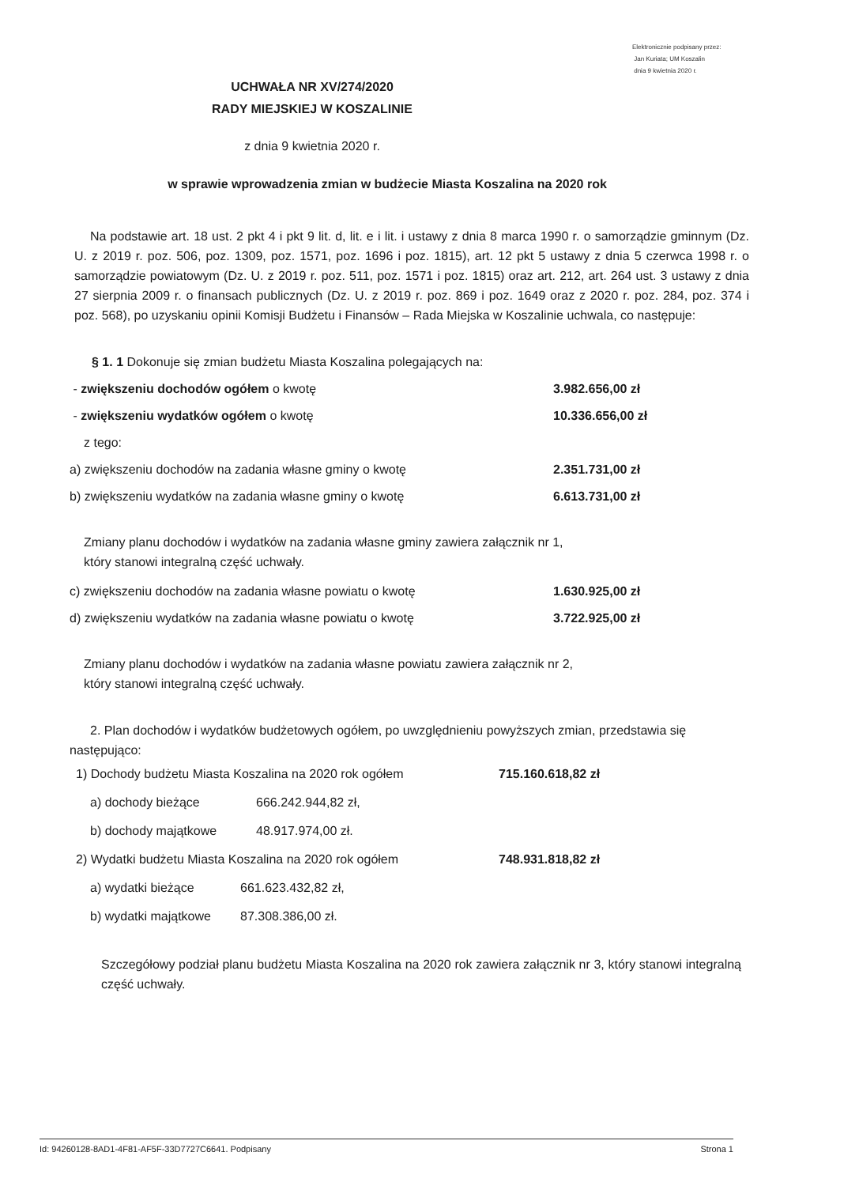Elektronicznie podpisany przez:
Jan Kuriata; UM Koszalin
dnia 9 kwietnia 2020 r.
UCHWAŁA NR XV/274/2020
RADY MIEJSKIEJ W KOSZALINIE
z dnia 9 kwietnia 2020 r.
w sprawie wprowadzenia zmian w budżecie Miasta Koszalina na 2020 rok
Na podstawie art. 18 ust. 2 pkt 4 i pkt 9 lit. d, lit. e i lit. i ustawy z dnia 8 marca 1990 r. o samorządzie gminnym (Dz. U. z 2019 r. poz. 506, poz. 1309, poz. 1571, poz. 1696 i poz. 1815), art. 12 pkt 5 ustawy z dnia 5 czerwca 1998 r. o samorządzie powiatowym (Dz. U. z 2019 r. poz. 511, poz. 1571 i poz. 1815) oraz art. 212, art. 264 ust. 3 ustawy z dnia 27 sierpnia 2009 r. o finansach publicznych (Dz. U. z 2019 r. poz. 869 i poz. 1649 oraz z 2020 r. poz. 284, poz. 374 i poz. 568), po uzyskaniu opinii Komisji Budżetu i Finansów – Rada Miejska w Koszalinie uchwala, co następuje:
§ 1. 1 Dokonuje się zmian budżetu Miasta Koszalina polegających na:
- zwiększeniu dochodów ogółem o kwotę 3.982.656,00 zł
- zwiększeniu wydatków ogółem o kwotę 10.336.656,00 zł
z tego:
a) zwiększeniu dochodów na zadania własne gminy o kwotę 2.351.731,00 zł
b) zwiększeniu wydatków na zadania własne gminy o kwotę 6.613.731,00 zł
Zmiany planu dochodów i wydatków na zadania własne gminy zawiera załącznik nr 1,
który stanowi integralną część uchwały.
c) zwiększeniu dochodów na zadania własne powiatu o kwotę 1.630.925,00 zł
d) zwiększeniu wydatków na zadania własne powiatu o kwotę 3.722.925,00 zł
Zmiany planu dochodów i wydatków na zadania własne powiatu zawiera załącznik nr 2,
który stanowi integralną część uchwały.
2. Plan dochodów i wydatków budżetowych ogółem, po uwzględnieniu powyższych zmian, przedstawia się następująco:
1) Dochody budżetu Miasta Koszalina na 2020 rok ogółem 715.160.618,82 zł
a) dochody bieżące 666.242.944,82 zł,
b) dochody majątkowe 48.917.974,00 zł.
2) Wydatki budżetu Miasta Koszalina na 2020 rok ogółem 748.931.818,82 zł
a) wydatki bieżące 661.623.432,82 zł,
b) wydatki majątkowe 87.308.386,00 zł.
Szczegółowy podział planu budżetu Miasta Koszalina na 2020 rok zawiera załącznik nr 3, który stanowi integralną część uchwały.
Id: 94260128-8AD1-4F81-AF5F-33D7727C6641. Podpisany Strona 1